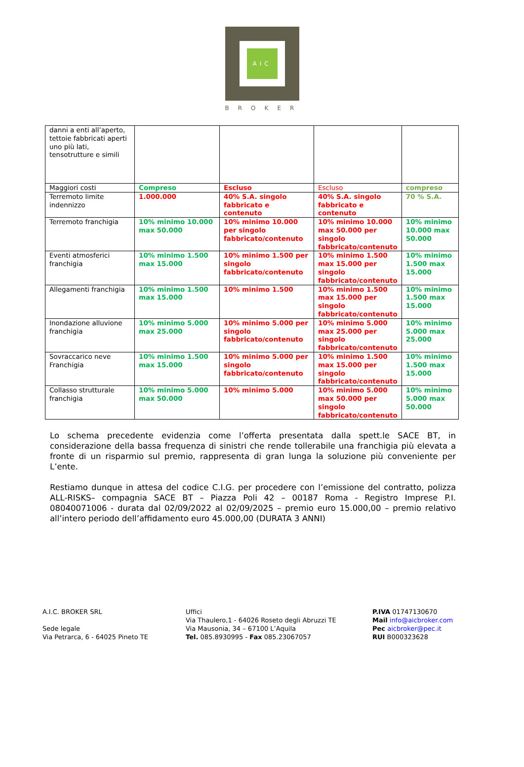AIC
BROKER
| danni a enti all’aperto, tettoie fabbricati aperti uno più lati, tensotrutture e simili | | | | |
| Maggiori costi | Compreso | Escluso | Escluso | compreso |
| Terremoto limite indennizzo | 1.000.000 | 40% S.A. singolo fabbricato e contenuto | 40% S.A. singolo fabbricato e contenuto | 70 % S.A. |
| Terremoto franchigia | 10% minimo 10.000 max 50.000 | 10% minimo 10.000 per singolo fabbricato/contenuto | 10% minimo 10.000 max 50.000 per singolo fabbricato/contenuto | 10% minimo 10.000 max 50.000 |
| Eventi atmosferici franchigia | 10% minimo 1.500 max 15.000 | 10% minimo 1.500 per singolo fabbricato/contenuto | 10% minimo 1.500 max 15.000 per singolo fabbricato/contenuto | 10% minimo 1.500 max 15.000 |
| Allegamenti franchigia | 10% minimo 1.500 max 15.000 | 10% minimo 1.500 | 10% minimo 1.500 max 15.000 per singolo fabbricato/contenuto | 10% minimo 1.500 max 15.000 |
| Inondazione alluvione franchigia | 10% minimo 5.000 max 25.000 | 10% minimo 5.000 per singolo fabbricato/contenuto | 10% minimo 5.000 max 25.000 per singolo fabbricato/contenuto | 10% minimo 5.000 max 25.000 |
| Sovraccarico neve Franchigia | 10% minimo 1.500 max 15.000 | 10% minimo 5.000 per singolo fabbricato/contenuto | 10% minimo 1.500 max 15.000 per singolo fabbricato/contenuto | 10% minimo 1.500 max 15.000 |
| Collasso strutturale franchigia | 10% minimo 5.000 max 50.000 | 10% minimo 5.000 | 10% minimo 5.000 max 50.000 per singolo fabbricato/contenuto | 10% minimo 5.000 max 50.000 |
Lo schema precedente evidenzia come l’offerta presentata dalla spett.le SACE BT, in considerazione della bassa frequenza di sinistri che rende tollerabile una franchigia più elevata a fronte di un risparmio sul premio, rappresenta di gran lunga la soluzione più conveniente per L’ente.
Restiamo dunque in attesa del codice C.I.G. per procedere con l’emissione del contratto, polizza ALL-RISKS– compagnia SACE BT – Piazza Poli 42 – 00187 Roma - Registro Imprese P.I. 08040071006 - durata dal 02/09/2022 al 02/09/2025 – premio euro 15.000,00 – premio relativo all’intero periodo dell’affidamento euro 45.000,00 (DURATA 3 ANNI)
A.I.C. BROKER SRL
Sede legale
Via Petrarca, 6 - 64025 Pineto TE
Uffici
Via Thaulero,1 - 64026 Roseto degli Abruzzi TE
Via Mausonia, 34 – 67100 L’Aquila
Tel. 085.8930995 - Fax 085.23067057
P.IVA 01747130670
Mail info@aicbroker.com
Pec aicbroker@pec.it
RUI B000323628